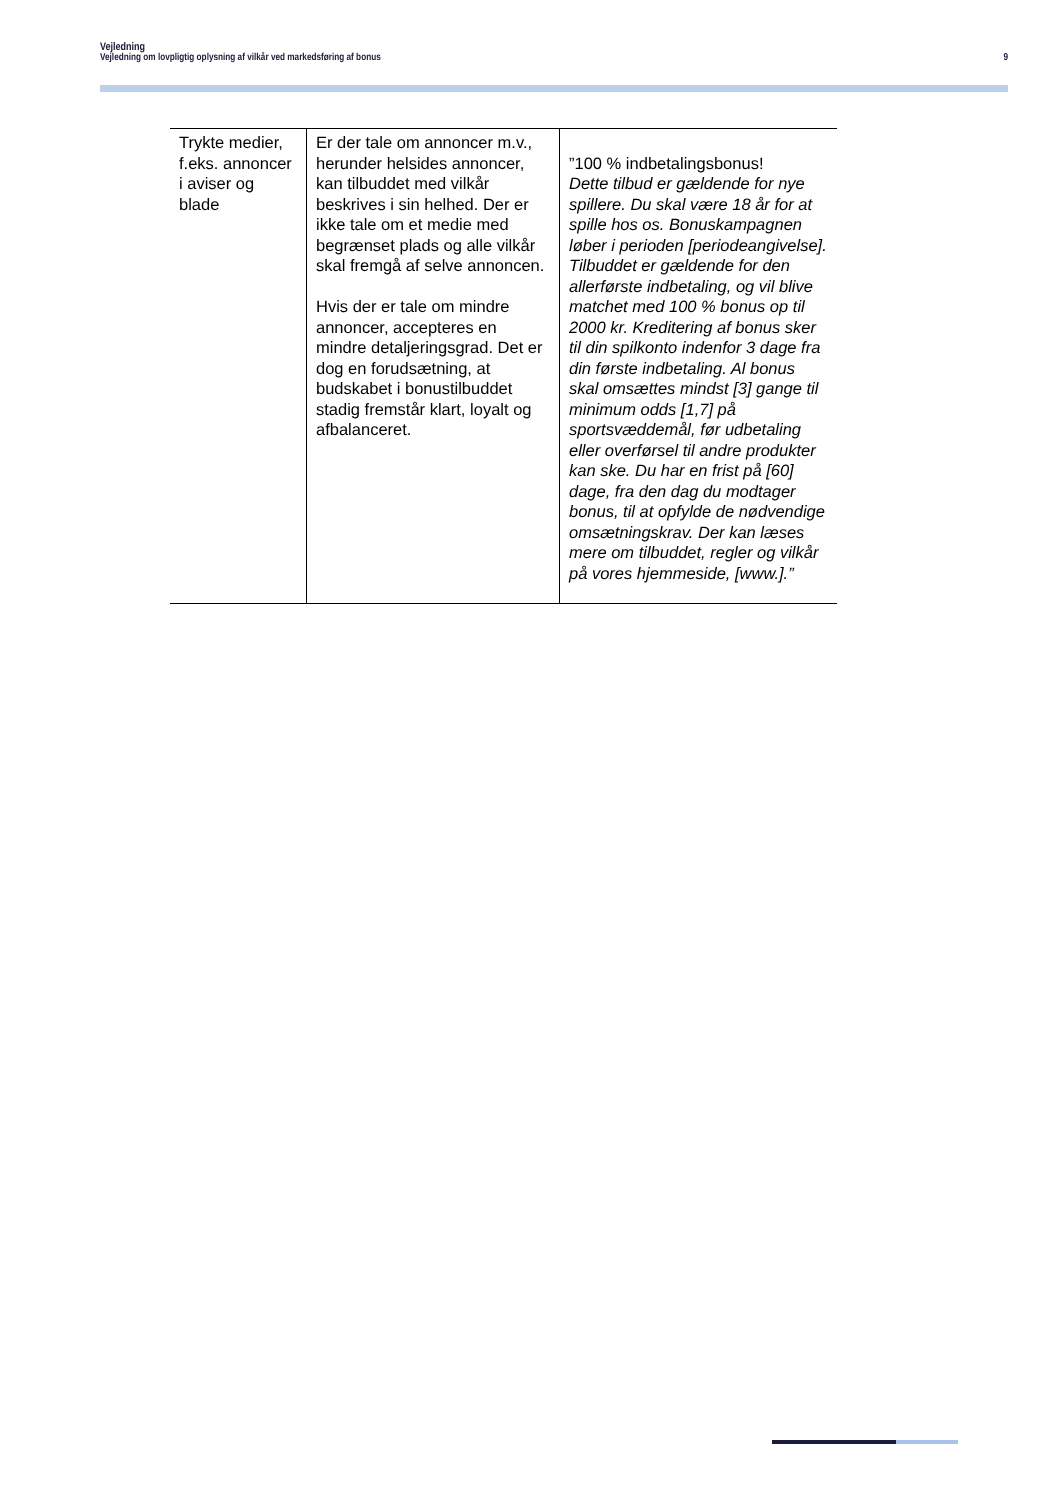Vejledning
Vejledning om lovpligtig oplysning af vilkår ved markedsføring af bonus 9
| Trykte medier, f.eks. annoncer i aviser og blade | Er der tale om annoncer m.v., herunder helsides annoncer, kan tilbuddet med vilkår beskrives i sin helhed. Der er ikke tale om et medie med begrænset plads og alle vilkår skal fremgå af selve annoncen. Hvis der er tale om mindre annoncer, accepteres en mindre detaljeringsgrad. Det er dog en forudsætning, at budskabet i bonustilbuddet stadig fremstår klart, loyalt og afbalanceret. | ”100 % indbetalingsbonus! Dette tilbud er gældende for nye spillere. Du skal være 18 år for at spille hos os. Bonuskampagnen løber i perioden [periodeangivelse]. Tilbuddet er gældende for den allerførste indbetaling, og vil blive matchet med 100 % bonus op til 2000 kr. Kreditering af bonus sker til din spilkonto indenfor 3 dage fra din første indbetaling. Al bonus skal omsættes mindst [3] gange til minimum odds [1,7] på sportsvæddemål, før udbetaling eller overførsel til andre produkter kan ske. Du har en frist på [60] dage, fra den dag du modtager bonus, til at opfylde de nødvendige omsætningskrav. Der kan læses mere om tilbuddet, regler og vilkår på vores hjemmeside, [www.].” |